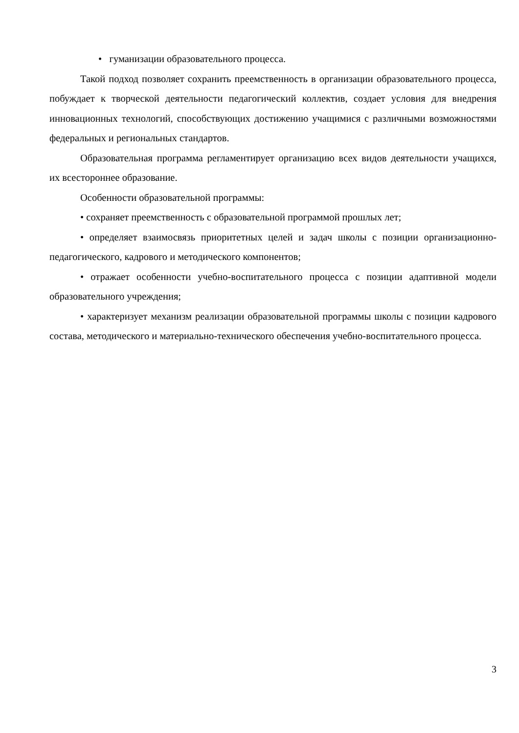• гуманизации образовательного процесса.
Такой подход позволяет сохранить преемственность в организации образовательного процесса, побуждает к творческой деятельности педагогический коллектив, создает условия для внедрения инновационных технологий, способствующих достижению учащимися с различными возможностями федеральных и региональных стандартов.
Образовательная программа регламентирует организацию всех видов деятельности учащихся, их всестороннее образование.
Особенности образовательной программы:
• сохраняет преемственность с образовательной программой прошлых лет;
• определяет взаимосвязь приоритетных целей и задач школы с позиции организационно-педагогического, кадрового и методического компонентов;
• отражает особенности учебно-воспитательного процесса с позиции адаптивной модели образовательного учреждения;
• характеризует механизм реализации образовательной программы школы с позиции кадрового состава, методического и материально-технического обеспечения учебно-воспитательного процесса.
3